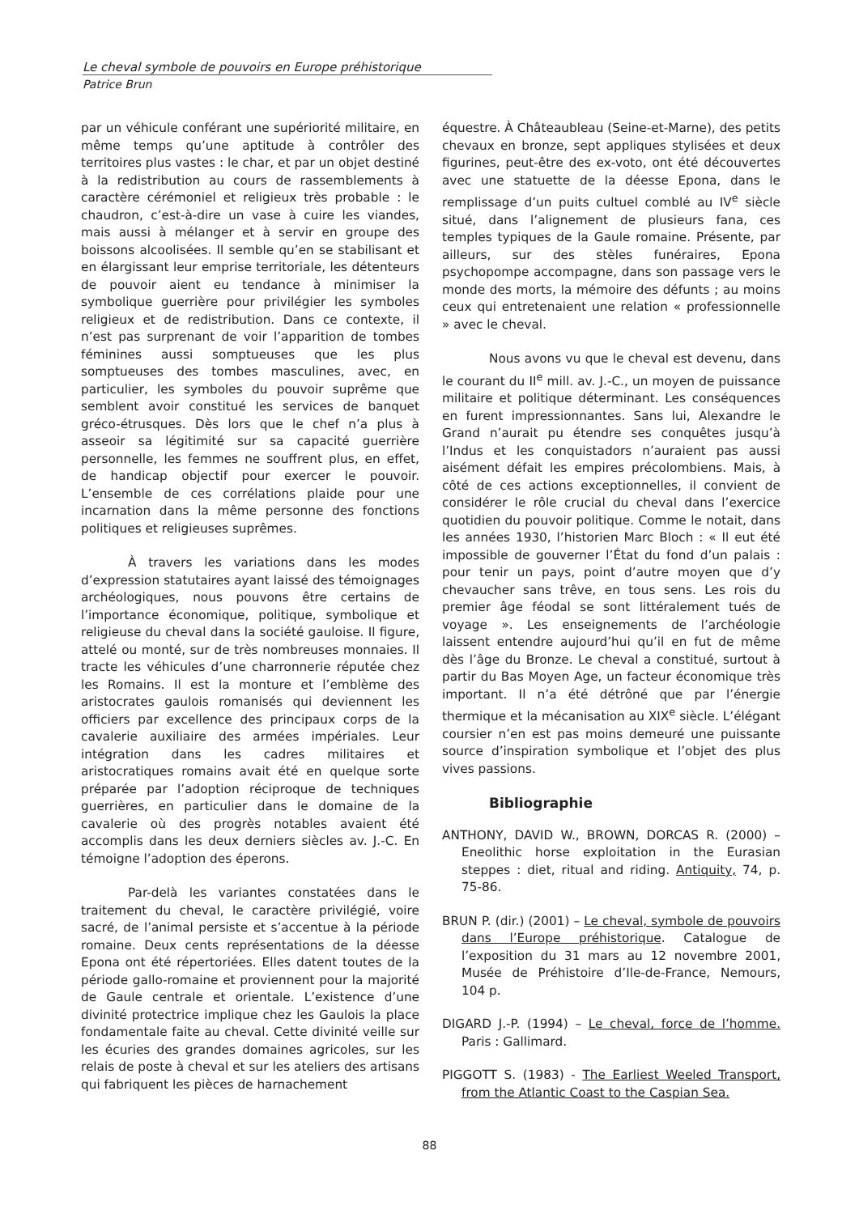Le cheval symbole de pouvoirs en Europe préhistorique
Patrice Brun
par un véhicule conférant une supériorité militaire, en même temps qu’une aptitude à contrôler des territoires plus vastes : le char, et par un objet destiné à la redistribution au cours de rassemblements à caractère cérémoniel et religieux très probable : le chaudron, c’est-à-dire un vase à cuire les viandes, mais aussi à mélanger et à servir en groupe des boissons alcoolisées. Il semble qu’en se stabilisant et en élargissant leur emprise territoriale, les détenteurs de pouvoir aient eu tendance à minimiser la symbolique guerrière pour privilégier les symboles religieux et de redistribution. Dans ce contexte, il n’est pas surprenant de voir l’apparition de tombes féminines aussi somptueuses que les plus somptueuses des tombes masculines, avec, en particulier, les symboles du pouvoir suprême que semblent avoir constitué les services de banquet gréco-étrusques. Dès lors que le chef n’a plus à asseoir sa légitimité sur sa capacité guerrière personnelle, les femmes ne souffrent plus, en effet, de handicap objectif pour exercer le pouvoir. L’ensemble de ces corrélations plaide pour une incarnation dans la même personne des fonctions politiques et religieuses suprêmes.
À travers les variations dans les modes d’expression statutaires ayant laissé des témoignages archéologiques, nous pouvons être certains de l’importance économique, politique, symbolique et religieuse du cheval dans la société gauloise. Il figure, attelé ou monté, sur de très nombreuses monnaies. Il tracte les véhicules d’une charronnerie réputée chez les Romains. Il est la monture et l’emblème des aristocrates gaulois romanisés qui deviennent les officiers par excellence des principaux corps de la cavalerie auxiliaire des armées impériales. Leur intégration dans les cadres militaires et aristocratiques romains avait été en quelque sorte préparée par l’adoption réciproque de techniques guerrières, en particulier dans le domaine de la cavalerie où des progrès notables avaient été accomplis dans les deux derniers siècles av. J.-C. En témoigne l’adoption des éperons.
Par-delà les variantes constatées dans le traitement du cheval, le caractère privilégié, voire sacré, de l’animal persiste et s’accentue à la période romaine. Deux cents représentations de la déesse Epona ont été répertoriées. Elles datent toutes de la période gallo-romaine et proviennent pour la majorité de Gaule centrale et orientale. L’existence d’une divinité protectrice implique chez les Gaulois la place fondamentale faite au cheval. Cette divinité veille sur les écuries des grandes domaines agricoles, sur les relais de poste à cheval et sur les ateliers des artisans qui fabriquent les pièces de harnachement
équestre. À Châteaubleau (Seine-et-Marne), des petits chevaux en bronze, sept appliques stylisées et deux figurines, peut-être des ex-voto, ont été découvertes avec une statuette de la déesse Epona, dans le remplissage d’un puits cultuel comblé au IV<sup>e</sup> siècle situé, dans l’alignement de plusieurs fana, ces temples typiques de la Gaule romaine. Présente, par ailleurs, sur des stèles funéraires, Epona psychopompe accompagne, dans son passage vers le monde des morts, la mémoire des défunts ; au moins ceux qui entretenaient une relation « professionnelle » avec le cheval.
Nous avons vu que le cheval est devenu, dans le courant du II<sup>e</sup> mill. av. J.-C., un moyen de puissance militaire et politique déterminant. Les conséquences en furent impressionnantes. Sans lui, Alexandre le Grand n’aurait pu étendre ses conquêtes jusqu’à l’Indus et les conquistadors n’auraient pas aussi aisément défait les empires précolombiens. Mais, à côté de ces actions exceptionnelles, il convient de considérer le rôle crucial du cheval dans l’exercice quotidien du pouvoir politique. Comme le notait, dans les années 1930, l’historien Marc Bloch : « Il eut été impossible de gouverner l’État du fond d’un palais : pour tenir un pays, point d’autre moyen que d’y chevaucher sans trêve, en tous sens. Les rois du premier âge féodal se sont littéralement tués de voyage ». Les enseignements de l’archéologie laissent entendre aujourd’hui qu’il en fut de même dès l’âge du Bronze. Le cheval a constitué, surtout à partir du Bas Moyen Age, un facteur économique très important. Il n’a été détrôné que par l’énergie thermique et la mécanisation au XIX<sup>e</sup> siècle. L’élégant coursier n’en est pas moins demeuré une puissante source d’inspiration symbolique et l’objet des plus vives passions.
Bibliographie
ANTHONY, DAVID W., BROWN, DORCAS R. (2000) – Eneolithic horse exploitation in the Eurasian steppes : diet, ritual and riding. Antiquity, 74, p. 75-86.
BRUN P. (dir.) (2001) – Le cheval, symbole de pouvoirs dans l’Europe préhistorique. Catalogue de l’exposition du 31 mars au 12 novembre 2001, Musée de Préhistoire d’Ile-de-France, Nemours, 104 p.
DIGARD J.-P. (1994) – Le cheval, force de l’homme. Paris : Gallimard.
PIGGOTT S. (1983) - The Earliest Weeled Transport, from the Atlantic Coast to the Caspian Sea.
88